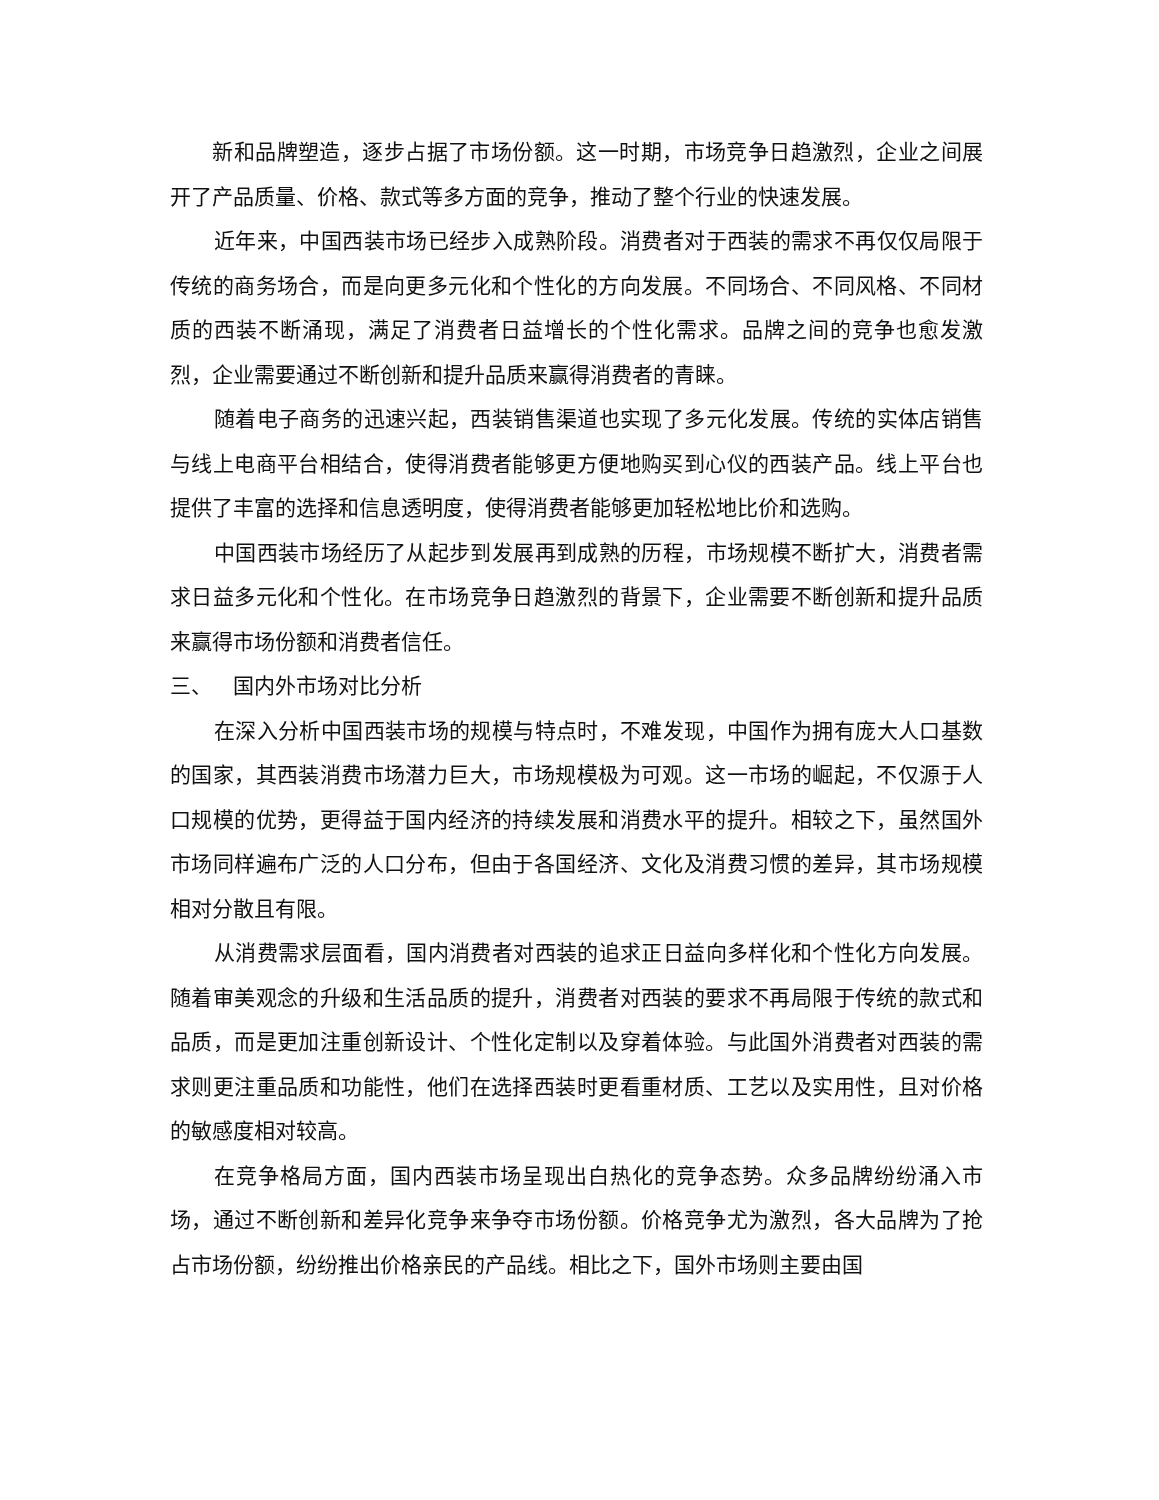新和品牌塑造，逐步占据了市场份额。这一时期，市场竞争日趋激烈，企业之间展开了产品质量、价格、款式等多方面的竞争，推动了整个行业的快速发展。
近年来，中国西装市场已经步入成熟阶段。消费者对于西装的需求不再仅仅局限于传统的商务场合，而是向更多元化和个性化的方向发展。不同场合、不同风格、不同材质的西装不断涌现，满足了消费者日益增长的个性化需求。品牌之间的竞争也愈发激烈，企业需要通过不断创新和提升品质来赢得消费者的青睐。
随着电子商务的迅速兴起，西装销售渠道也实现了多元化发展。传统的实体店销售与线上电商平台相结合，使得消费者能够更方便地购买到心仪的西装产品。线上平台也提供了丰富的选择和信息透明度，使得消费者能够更加轻松地比价和选购。
中国西装市场经历了从起步到发展再到成熟的历程，市场规模不断扩大，消费者需求日益多元化和个性化。在市场竞争日趋激烈的背景下，企业需要不断创新和提升品质来赢得市场份额和消费者信任。
三、 国内外市场对比分析
在深入分析中国西装市场的规模与特点时，不难发现，中国作为拥有庞大人口基数的国家，其西装消费市场潜力巨大，市场规模极为可观。这一市场的崛起，不仅源于人口规模的优势，更得益于国内经济的持续发展和消费水平的提升。相较之下，虽然国外市场同样遍布广泛的人口分布，但由于各国经济、文化及消费习惯的差异，其市场规模相对分散且有限。
从消费需求层面看，国内消费者对西装的追求正日益向多样化和个性化方向发展。随着审美观念的升级和生活品质的提升，消费者对西装的要求不再局限于传统的款式和品质，而是更加注重创新设计、个性化定制以及穿着体验。与此国外消费者对西装的需求则更注重品质和功能性，他们在选择西装时更看重材质、工艺以及实用性，且对价格的敏感度相对较高。
在竞争格局方面，国内西装市场呈现出白热化的竞争态势。众多品牌纷纷涌入市场，通过不断创新和差异化竞争来争夺市场份额。价格竞争尤为激烈，各大品牌为了抢占市场份额，纷纷推出价格亲民的产品线。相比之下，国外市场则主要由国